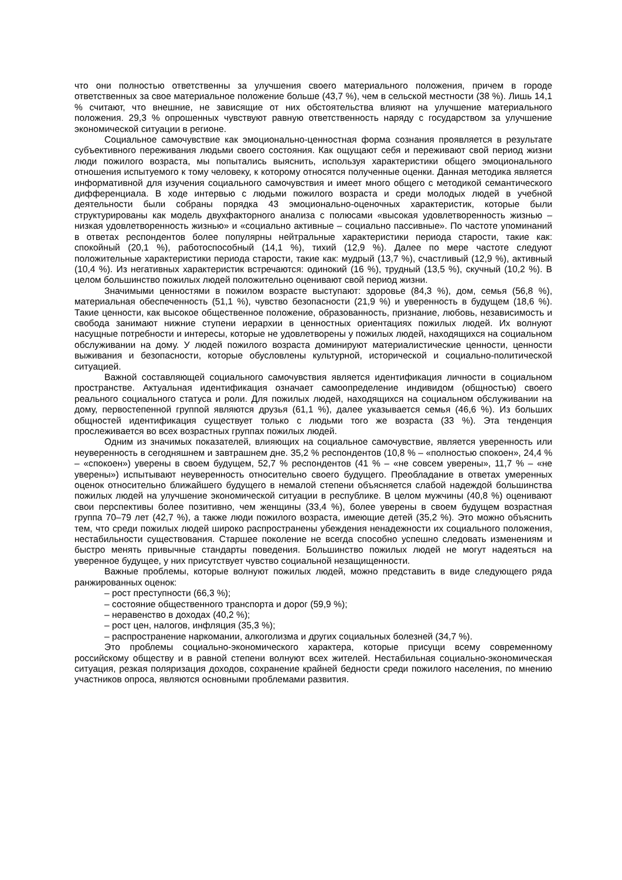что они полностью ответственны за улучшения своего материального положения, причем в городе ответственных за свое материальное положение больше (43,7 %), чем в сельской местности (38 %). Лишь 14,1 % считают, что внешние, не зависящие от них обстоятельства влияют на улучшение материального положения. 29,3 % опрошенных чувствуют равную ответственность наряду с государством за улучшение экономической ситуации в регионе.
Социальное самочувствие как эмоционально-ценностная форма сознания проявляется в результате субъективного переживания людьми своего состояния. Как ощущают себя и переживают свой период жизни люди пожилого возраста, мы попытались выяснить, используя характеристики общего эмоционального отношения испытуемого к тому человеку, к которому относятся полученные оценки. Данная методика является информативной для изучения социального самочувствия и имеет много общего с методикой семантического дифференциала. В ходе интервью с людьми пожилого возраста и среди молодых людей в учебной деятельности были собраны порядка 43 эмоционально-оценочных характеристик, которые были структурированы как модель двухфакторного анализа с полюсами «высокая удовлетворенность жизнью – низкая удовлетворенность жизнью» и «социально активные – социально пассивные». По частоте упоминаний в ответах респондентов более популярны нейтральные характеристики периода старости, такие как: спокойный (20,1 %), работоспособный (14,1 %), тихий (12,9 %). Далее по мере частоте следуют положительные характеристики периода старости, такие как: мудрый (13,7 %), счастливый (12,9 %), активный (10,4 %). Из негативных характеристик встречаются: одинокий (16 %), трудный (13,5 %), скучный (10,2 %). В целом большинство пожилых людей положительно оценивают свой период жизни.
Значимыми ценностями в пожилом возрасте выступают: здоровье (84,3 %), дом, семья (56,8 %), материальная обеспеченность (51,1 %), чувство безопасности (21,9 %) и уверенность в будущем (18,6 %). Такие ценности, как высокое общественное положение, образованность, признание, любовь, независимость и свобода занимают нижние ступени иерархии в ценностных ориентациях пожилых людей. Их волнуют насущные потребности и интересы, которые не удовлетворены у пожилых людей, находящихся на социальном обслуживании на дому. У людей пожилого возраста доминируют материалистические ценности, ценности выживания и безопасности, которые обусловлены культурной, исторической и социально-политической ситуацией.
Важной составляющей социального самочувствия является идентификация личности в социальном пространстве. Актуальная идентификация означает самоопределение индивидом (общностью) своего реального социального статуса и роли. Для пожилых людей, находящихся на социальном обслуживании на дому, первостепенной группой являются друзья (61,1 %), далее указывается семья (46,6 %). Из больших общностей идентификация существует только с людьми того же возраста (33 %). Эта тенденция прослеживается во всех возрастных группах пожилых людей.
Одним из значимых показателей, влияющих на социальное самочувствие, является уверенность или неуверенность в сегодняшнем и завтрашнем дне. 35,2 % респондентов (10,8 % – «полностью спокоен», 24,4 % – «спокоен») уверены в своем будущем, 52,7 % респондентов (41 % – «не совсем уверены», 11,7 % – «не уверены») испытывают неуверенность относительно своего будущего. Преобладание в ответах умеренных оценок относительно ближайшего будущего в немалой степени объясняется слабой надеждой большинства пожилых людей на улучшение экономической ситуации в республике. В целом мужчины (40,8 %) оценивают свои перспективы более позитивно, чем женщины (33,4 %), более уверены в своем будущем возрастная группа 70–79 лет (42,7 %), а также люди пожилого возраста, имеющие детей (35,2 %). Это можно объяснить тем, что среди пожилых людей широко распространены убеждения ненадежности их социального положения, нестабильности существования. Старшее поколение не всегда способно успешно следовать изменениям и быстро менять привычные стандарты поведения. Большинство пожилых людей не могут надеяться на уверенное будущее, у них присутствует чувство социальной незащищенности.
Важные проблемы, которые волнуют пожилых людей, можно представить в виде следующего ряда ранжированных оценок:
– рост преступности (66,3 %);
– состояние общественного транспорта и дорог (59,9 %);
– неравенство в доходах (40,2 %);
– рост цен, налогов, инфляция (35,3 %);
– распространение наркомании, алкоголизма и других социальных болезней (34,7 %).
Это проблемы социально-экономического характера, которые присущи всему современному российскому обществу и в равной степени волнуют всех жителей. Нестабильная социально-экономическая ситуация, резкая поляризация доходов, сохранение крайней бедности среди пожилого населения, по мнению участников опроса, являются основными проблемами развития.